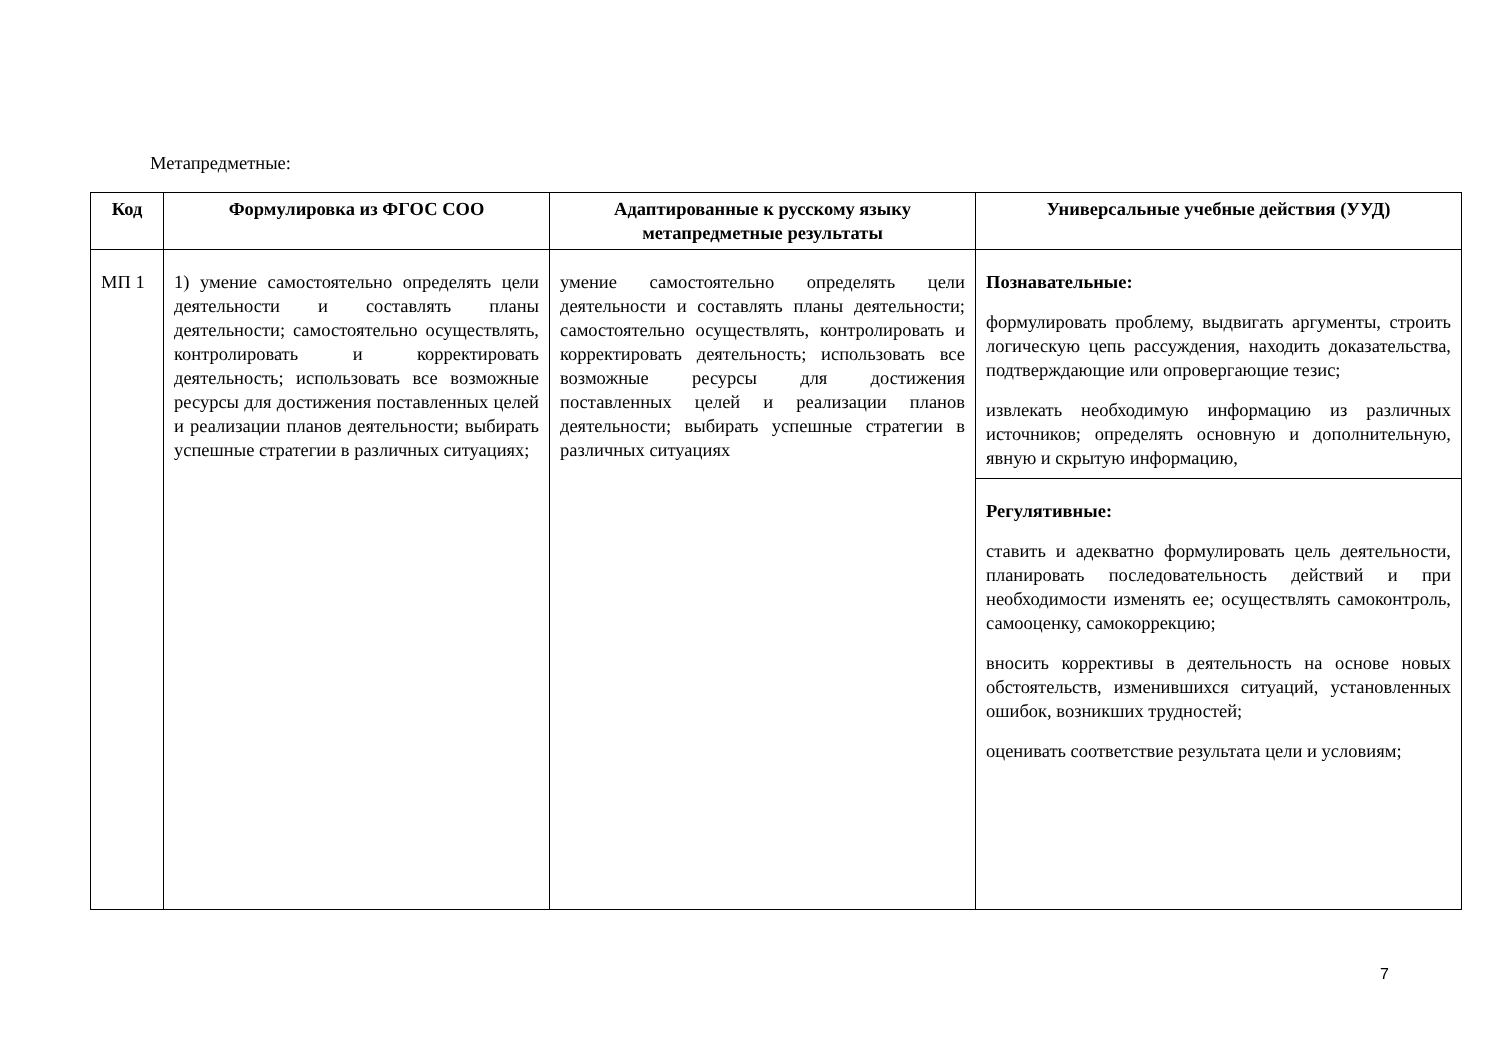Метапредметные:
| Код | Формулировка из ФГОС СОО | Адаптированные к русскому языку метапредметные результаты | Универсальные учебные действия (УУД) |
| --- | --- | --- | --- |
| МП 1 | 1) умение самостоятельно определять цели деятельности и составлять планы деятельности; самостоятельно осуществлять, контролировать и корректировать деятельность; использовать все возможные ресурсы для достижения поставленных целей и реализации планов деятельности; выбирать успешные стратегии в различных ситуациях; | умение самостоятельно определять цели деятельности и составлять планы деятельности; самостоятельно осуществлять, контролировать и корректировать деятельность; использовать все возможные ресурсы для достижения поставленных целей и реализации планов деятельности; выбирать успешные стратегии в различных ситуациях | Познавательные: формулировать проблему, выдвигать аргументы, строить логическую цепь рассуждения, находить доказательства, подтверждающие или опровергающие тезис; извлекать необходимую информацию из различных источников; определять основную и дополнительную, явную и скрытую информацию, Регулятивные: ставить и адекватно формулировать цель деятельности, планировать последовательность действий и при необходимости изменять ее; осуществлять самоконтроль, самооценку, самокоррекцию; вносить коррективы в деятельность на основе новых обстоятельств, изменившихся ситуаций, установленных ошибок, возникших трудностей; оценивать соответствие результата цели и условиям; |
7